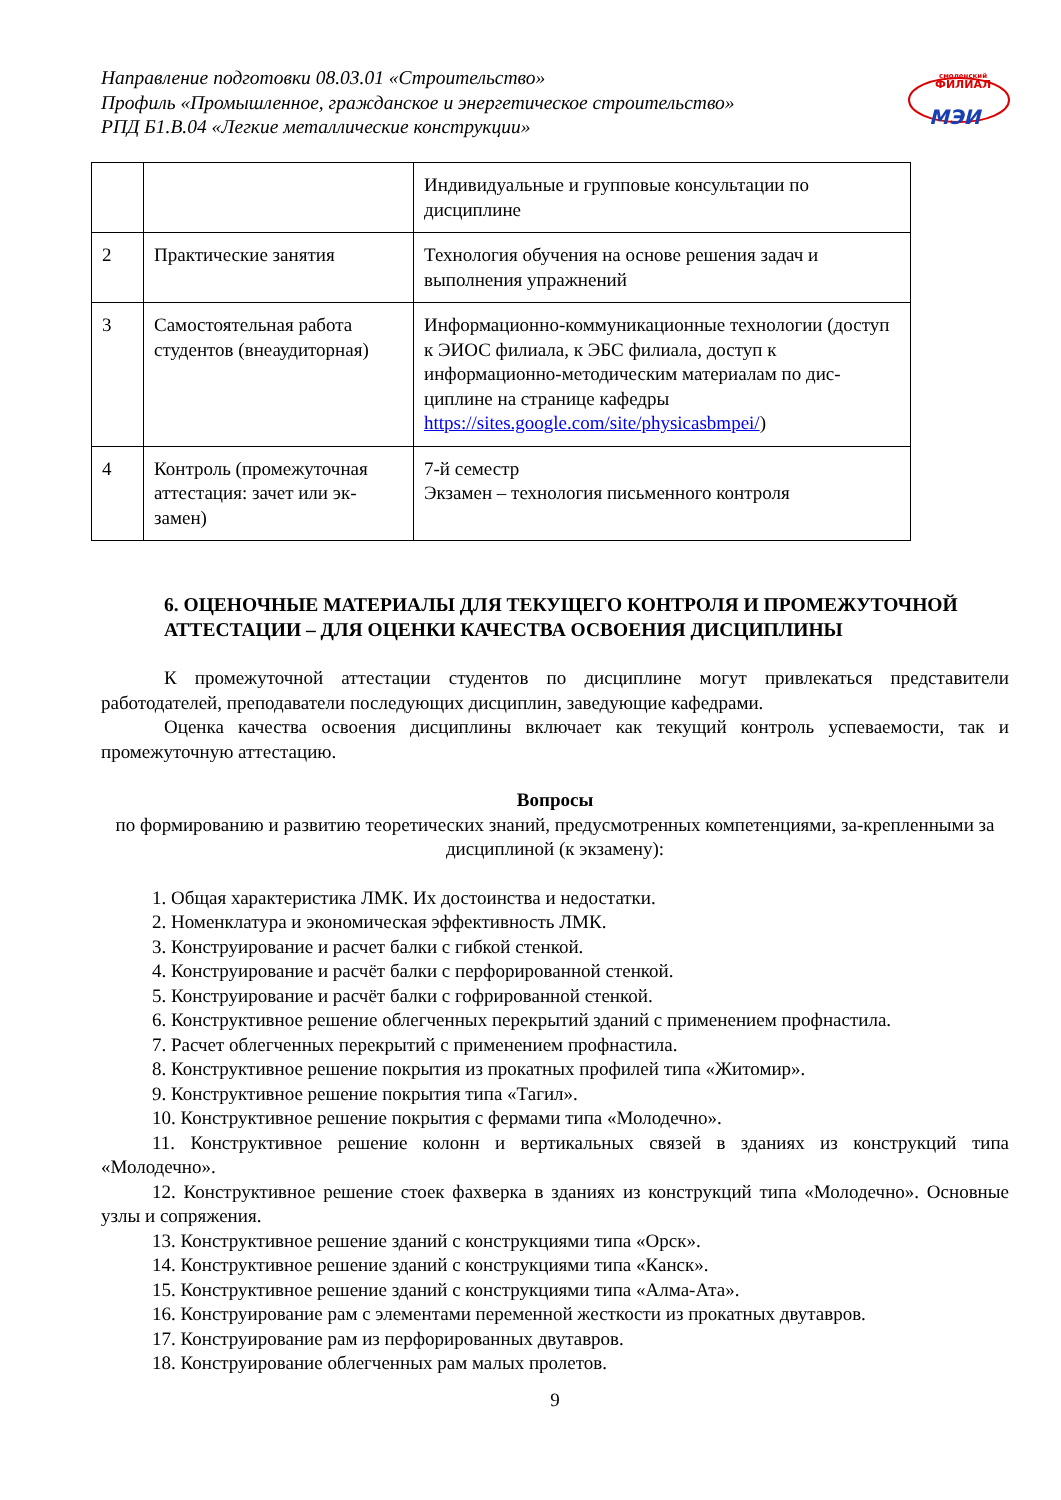Направление подготовки 08.03.01 «Строительство»
Профиль «Промышленное, гражданское и энергетическое строительство»
РПД Б1.В.04 «Легкие металлические конструкции»
смоленский
ФИЛИАЛ
МЭИ
| | | Индивидуальные и групповые консультации по дисциплине |
| 2 | Практические занятия | Технология обучения на основе решения задач и выполнения упражнений |
| 3 | Самостоятельная работа студентов (внеаудиторная) | Информационно-коммуникационные технологии (доступ к ЭИОС филиала, к ЭБС филиала, доступ к информационно-методическим материалам по дис-циплине на странице кафедры https://sites.google.com/site/physicasbmpei/ ) |
| 4 | Контроль (промежуточная аттестация: зачет или эк-замен) | 7-й семестр Экзамен – технология письменного контроля |
6. ОЦЕНОЧНЫЕ МАТЕРИАЛЫ ДЛЯ ТЕКУЩЕГО КОНТРОЛЯ И ПРОМЕЖУТОЧНОЙ АТТЕСТАЦИИ – ДЛЯ ОЦЕНКИ КАЧЕСТВА ОСВОЕНИЯ ДИСЦИПЛИНЫ
К промежуточной аттестации студентов по дисциплине могут привлекаться представители работодателей, преподаватели последующих дисциплин, заведующие кафедрами.
Оценка качества освоения дисциплины включает как текущий контроль успеваемости, так и промежуточную аттестацию.
Вопросы
по формированию и развитию теоретических знаний, предусмотренных компетенциями, за-крепленными за дисциплиной (к экзамену):
1. Общая характеристика ЛМК. Их достоинства и недостатки.
2. Номенклатура и экономическая эффективность ЛМК.
3. Конструирование и расчет балки с гибкой стенкой.
4. Конструирование и расчёт балки с перфорированной стенкой.
5. Конструирование и расчёт балки с гофрированной стенкой.
6. Конструктивное решение облегченных перекрытий зданий с применением профнастила.
7. Расчет облегченных перекрытий с применением профнастила.
8. Конструктивное решение покрытия из прокатных профилей типа «Житомир».
9. Конструктивное решение покрытия типа «Тагил».
10. Конструктивное решение покрытия с фермами типа «Молодечно».
11. Конструктивное решение колонн и вертикальных связей в зданиях из конструкций типа «Молодечно».
12. Конструктивное решение стоек фахверка в зданиях из конструкций типа «Молодечно». Основные узлы и сопряжения.
13. Конструктивное решение зданий с конструкциями типа «Орск».
14. Конструктивное решение зданий с конструкциями типа «Канск».
15. Конструктивное решение зданий с конструкциями типа «Алма-Ата».
16. Конструирование рам с элементами переменной жесткости из прокатных двутавров.
17. Конструирование рам из перфорированных двутавров.
18. Конструирование облегченных рам малых пролетов.
9